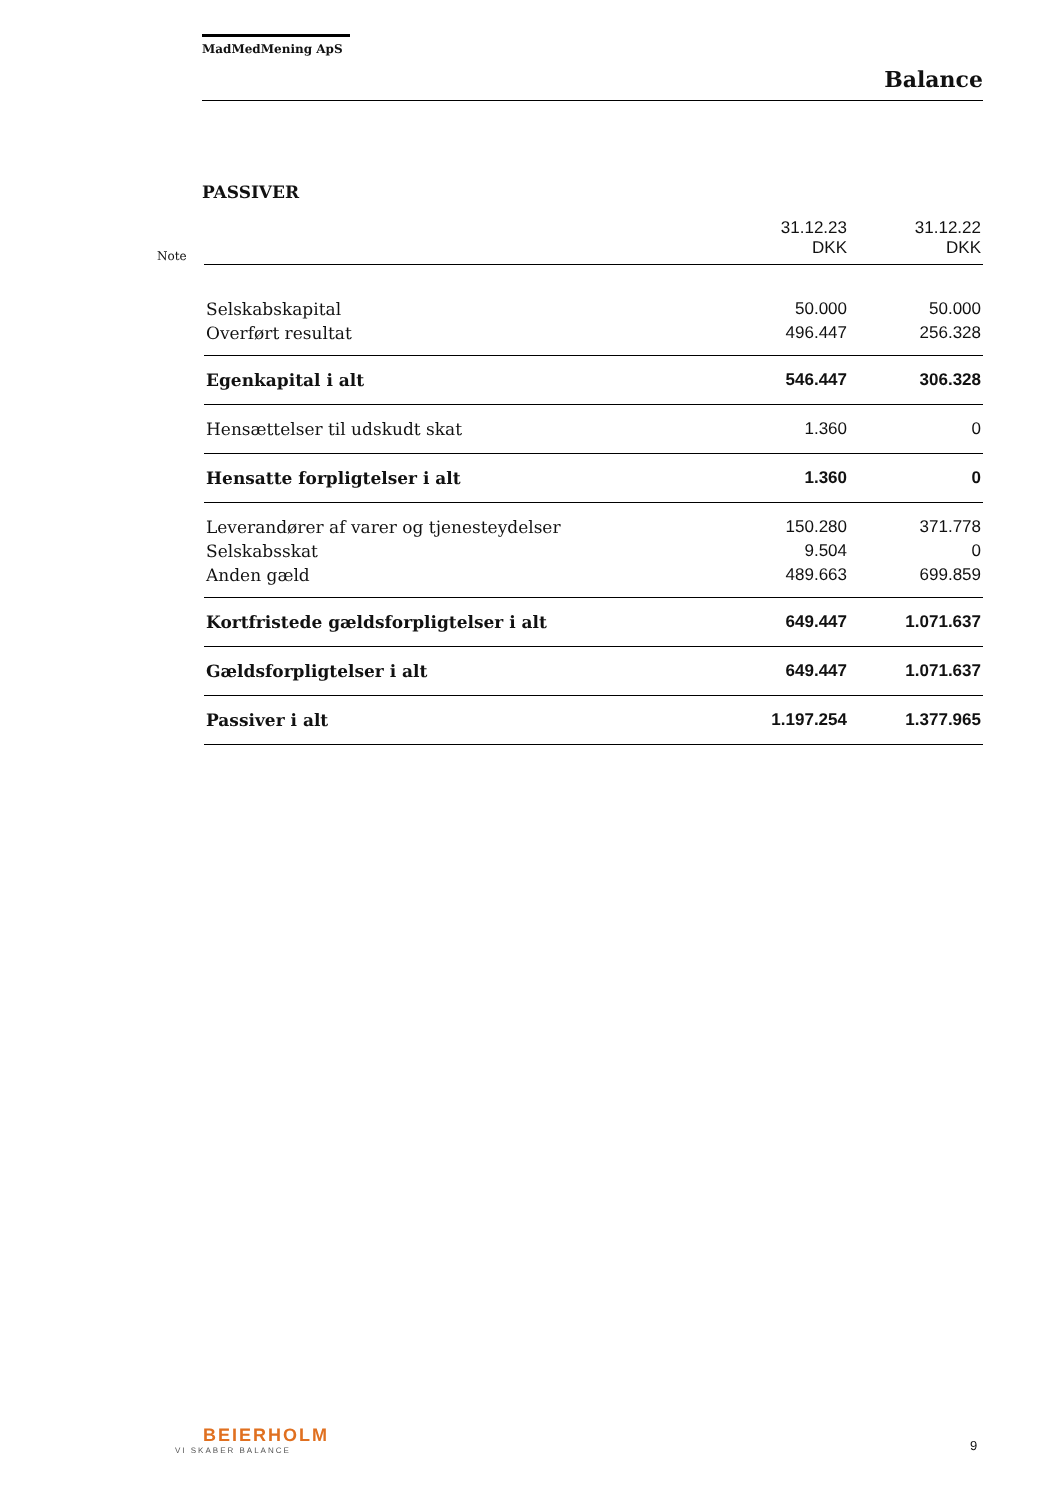MadMedMening ApS
Balance
PASSIVER
| Note | | 31.12.23 DKK | 31.12.22 DKK |
| | Selskabskapital | 50.000 | 50.000 |
| | Overført resultat | 496.447 | 256.328 |
| | Egenkapital i alt | 546.447 | 306.328 |
| | Hensættelser til udskudt skat | 1.360 | 0 |
| | Hensatte forpligtelser i alt | 1.360 | 0 |
| | Leverandører af varer og tjenesteydelser | 150.280 | 371.778 |
| | Selskabsskat | 9.504 | 0 |
| | Anden gæld | 489.663 | 699.859 |
| | Kortfristede gældsforpligtelser i alt | 649.447 | 1.071.637 |
| | Gældsforpligtelser i alt | 649.447 | 1.071.637 |
| | Passiver i alt | 1.197.254 | 1.377.965 |
BEIERHOLM
VI SKABER BALANCE
9